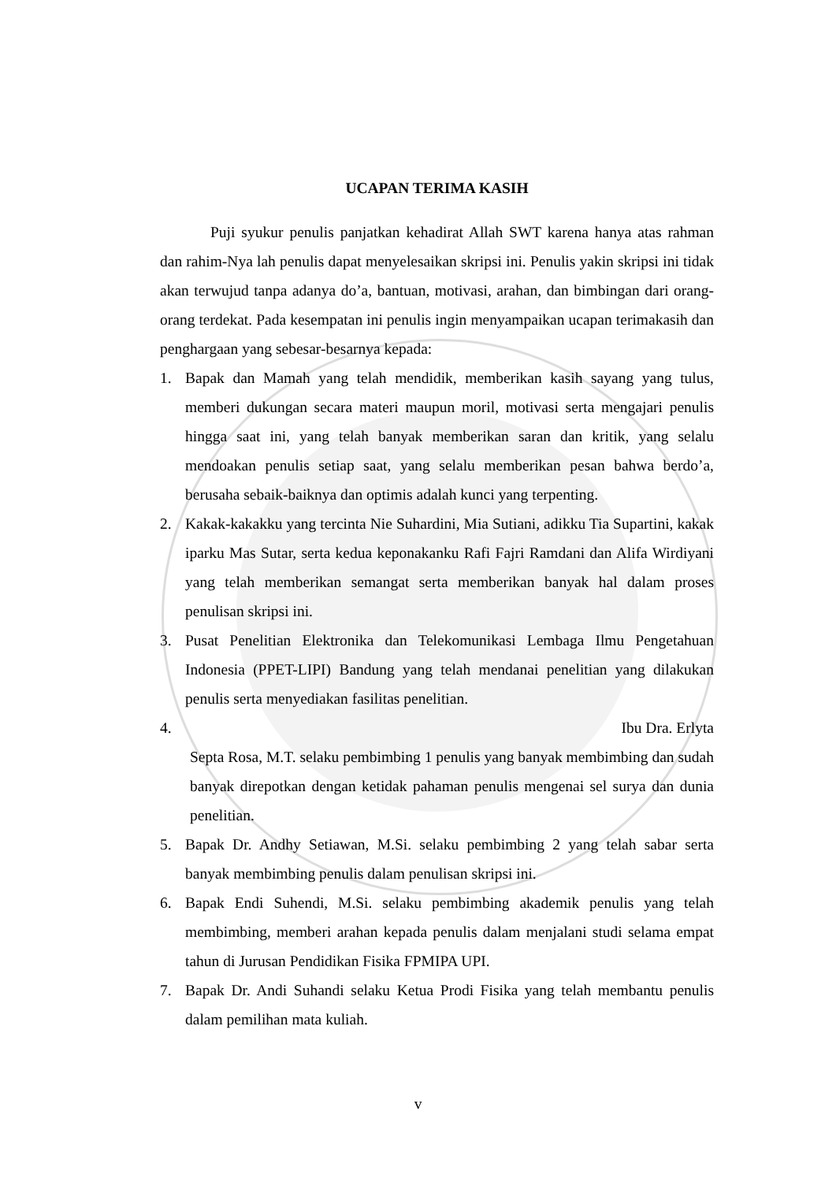UCAPAN TERIMA KASIH
Puji syukur penulis panjatkan kehadirat Allah SWT karena hanya atas rahman dan rahim-Nya lah penulis dapat menyelesaikan skripsi ini. Penulis yakin skripsi ini tidak akan terwujud tanpa adanya do’a, bantuan, motivasi, arahan, dan bimbingan dari orang-orang terdekat. Pada kesempatan ini penulis ingin menyampaikan ucapan terimakasih dan penghargaan yang sebesar-besarnya kepada:
1. Bapak dan Mamah yang telah mendidik, memberikan kasih sayang yang tulus, memberi dukungan secara materi maupun moril, motivasi serta mengajari penulis hingga saat ini, yang telah banyak memberikan saran dan kritik, yang selalu mendoakan penulis setiap saat, yang selalu memberikan pesan bahwa berdo’a, berusaha sebaik-baiknya dan optimis adalah kunci yang terpenting.
2. Kakak-kakakku yang tercinta Nie Suhardini, Mia Sutiani, adikku Tia Supartini, kakak iparku Mas Sutar, serta kedua keponakanku Rafi Fajri Ramdani dan Alifa Wirdiyani yang telah memberikan semangat serta memberikan banyak hal dalam proses penulisan skripsi ini.
3. Pusat Penelitian Elektronika dan Telekomunikasi Lembaga Ilmu Pengetahuan Indonesia (PPET-LIPI) Bandung yang telah mendanai penelitian yang dilakukan penulis serta menyediakan fasilitas penelitian.
4. Ibu Dra. Erlyta
Septa Rosa, M.T. selaku pembimbing 1 penulis yang banyak membimbing dan sudah banyak direpotkan dengan ketidak pahaman penulis mengenai sel surya dan dunia penelitian.
5. Bapak Dr. Andhy Setiawan, M.Si. selaku pembimbing 2 yang telah sabar serta banyak membimbing penulis dalam penulisan skripsi ini.
6. Bapak Endi Suhendi, M.Si. selaku pembimbing akademik penulis yang telah membimbing, memberi arahan kepada penulis dalam menjalani studi selama empat tahun di Jurusan Pendidikan Fisika FPMIPA UPI.
7. Bapak Dr. Andi Suhandi selaku Ketua Prodi Fisika yang telah membantu penulis dalam pemilihan mata kuliah.
v